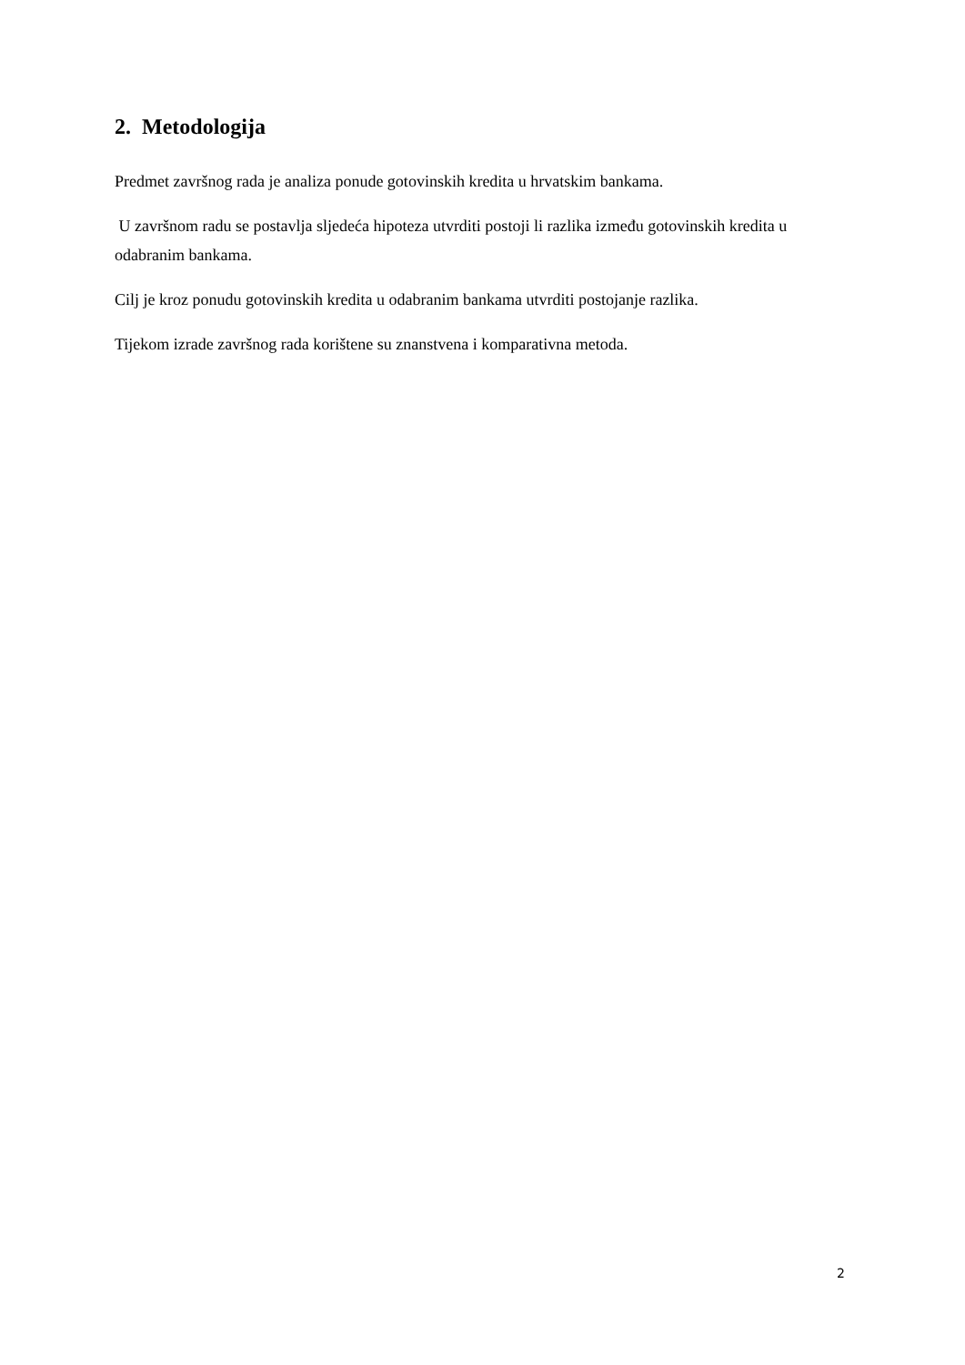2. Metodologija
Predmet završnog rada je analiza ponude gotovinskih kredita u hrvatskim bankama.
U završnom radu se postavlja sljedeća hipoteza utvrditi postoji li razlika između gotovinskih kredita u odabranim bankama.
Cilj je kroz ponudu gotovinskih kredita u odabranim bankama utvrditi postojanje razlika.
Tijekom izrade završnog rada korištene su znanstvena i komparativna metoda.
2